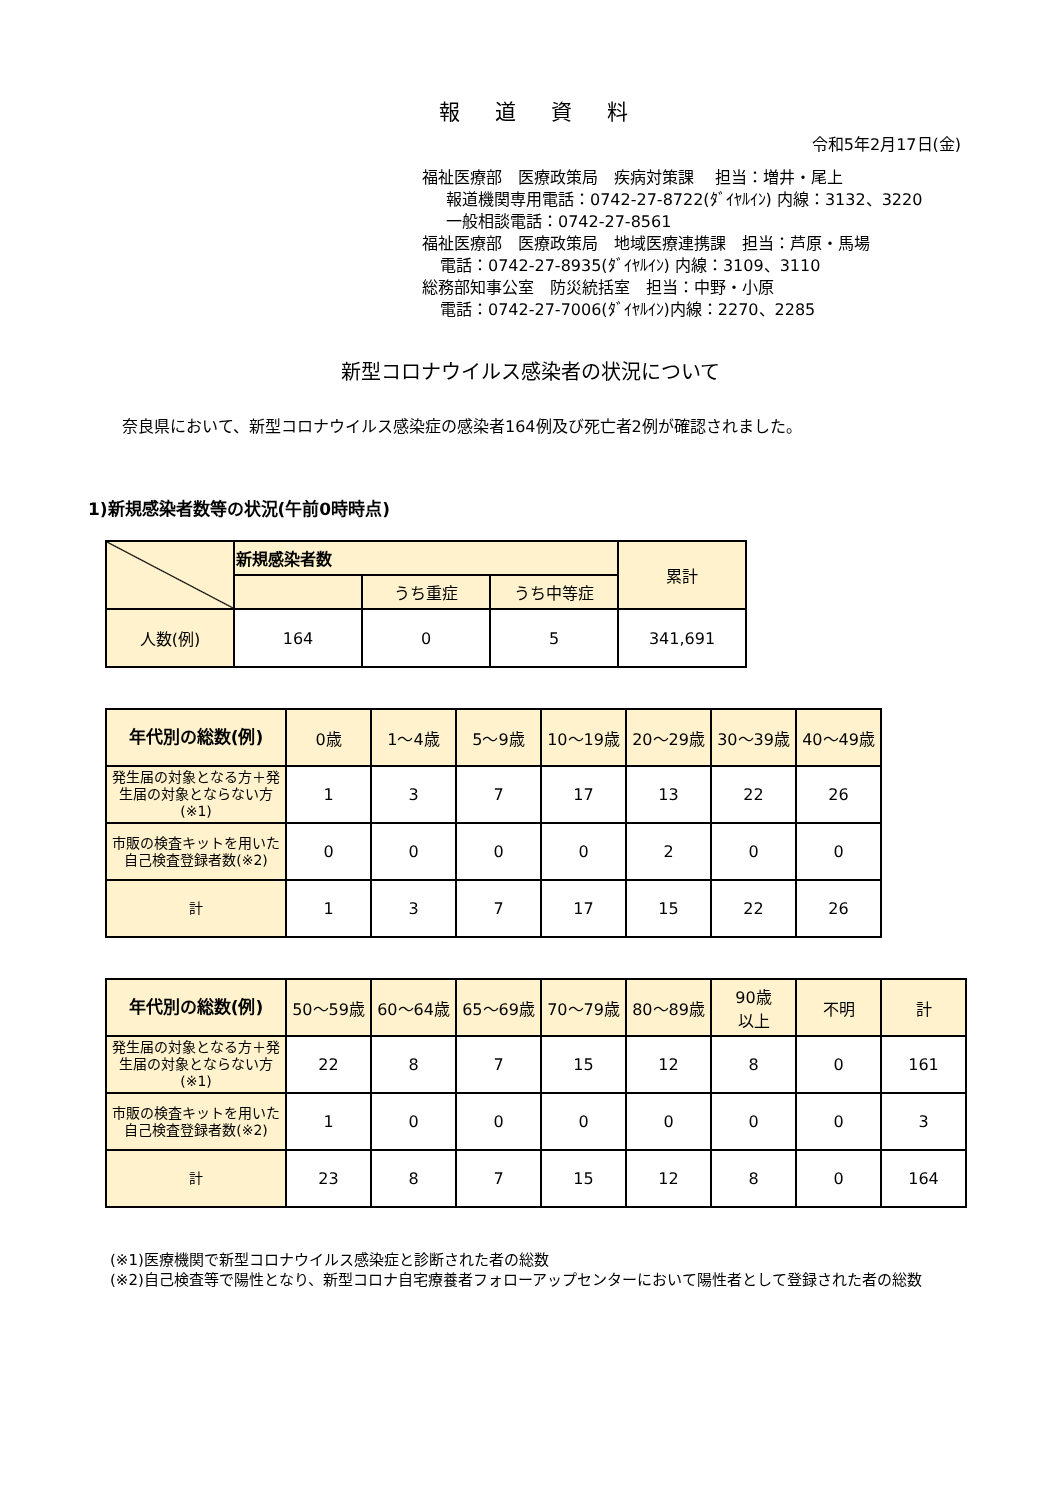報 道 資 料
令和5年2月17日(金)
福祉医療部　医療政策局　疾病対策課　 担当：増井・尾上
報道機関専用電話：0742-27-8722(ﾀﾞｲﾔﾙｲﾝ) 内線：3132、3220
一般相談電話：0742-27-8561
福祉医療部　医療政策局　地域医療連携課　担当：芦原・馬場
電話：0742-27-8935(ﾀﾞｲﾔﾙｲﾝ) 内線：3109、3110
総務部知事公室　防災統括室　担当：中野・小原
電話：0742-27-7006(ﾀﾞｲﾔﾙｲﾝ)内線：2270、2285
新型コロナウイルス感染者の状況について
奈良県において、新型コロナウイルス感染症の感染者164例及び死亡者2例が確認されました。
1)新規感染者数等の状況(午前0時時点)
| | 新規感染者数 | | | 累計 |
| --- | --- | --- | --- | --- |
| | | うち重症 | うち中等症 | |
| 人数(例) | 164 | 0 | 5 | 341,691 |
| 年代別の総数(例) | 0歳 | 1～4歳 | 5～9歳 | 10～19歳 | 20～29歳 | 30～39歳 | 40～49歳 |
| 発生届の対象となる方＋発生届の対象とならない方(※1) | 1 | 3 | 7 | 17 | 13 | 22 | 26 |
| 市販の検査キットを用いた自己検査登録者数(※2) | 0 | 0 | 0 | 0 | 2 | 0 | 0 |
| 計 | 1 | 3 | 7 | 17 | 15 | 22 | 26 |
| 年代別の総数(例) | 50～59歳 | 60～64歳 | 65～69歳 | 70～79歳 | 80～89歳 | 90歳 以上 | 不明 | 計 |
| 発生届の対象となる方＋発生届の対象とならない方(※1) | 22 | 8 | 7 | 15 | 12 | 8 | 0 | 161 |
| 市販の検査キットを用いた自己検査登録者数(※2) | 1 | 0 | 0 | 0 | 0 | 0 | 0 | 3 |
| 計 | 23 | 8 | 7 | 15 | 12 | 8 | 0 | 164 |
(※1)医療機関で新型コロナウイルス感染症と診断された者の総数
(※2)自己検査等で陽性となり、新型コロナ自宅療養者フォローアップセンターにおいて陽性者として登録された者の総数